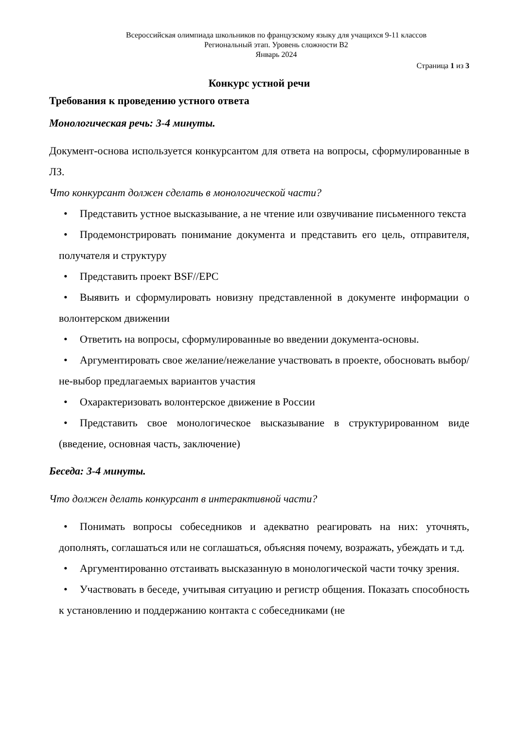Всероссийская олимпиада школьников по французскому языку для учащихся 9-11 классов
Региональный этап. Уровень сложности В2
Январь 2024
Страница 1 из 3
Конкурс устной речи
Требования к проведению устного ответа
Монологическая речь: 3-4 минуты.
Документ-основа используется конкурсантом для ответа на вопросы, сформулированные в ЛЗ.
Что конкурсант должен сделать в монологической части?
• Представить устное высказывание, а не чтение или озвучивание письменного текста
• Продемонстрировать понимание документа и представить его цель, отправителя, получателя и структуру
• Представить проект BSF//EPC
• Выявить и сформулировать новизну представленной в документе информации о волонтерском движении
• Ответить на вопросы, сформулированные во введении документа-основы.
• Аргументировать свое желание/нежелание участвовать в проекте, обосновать выбор/не-выбор предлагаемых вариантов участия
• Охарактеризовать волонтерское движение в России
• Представить свое монологическое высказывание в структурированном виде (введение, основная часть, заключение)
Беседа: 3-4 минуты.
Что должен делать конкурсант в интерактивной части?
• Понимать вопросы собеседников и адекватно реагировать на них: уточнять, дополнять, соглашаться или не соглашаться, объясняя почему, возражать, убеждать и т.д.
• Аргументированно отстаивать высказанную в монологической части точку зрения.
• Участвовать в беседе, учитывая ситуацию и регистр общения. Показать способность к установлению и поддержанию контакта с собеседниками (не